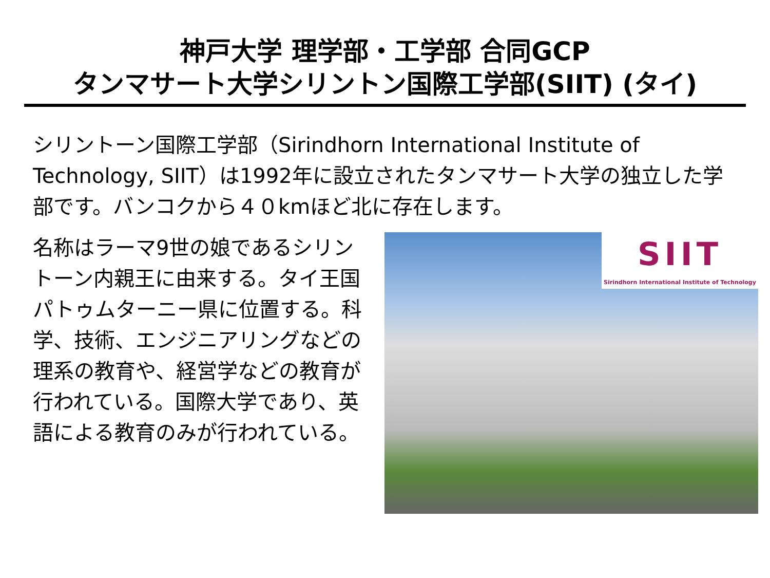神戸大学 理学部・工学部 合同GCP
タンマサート大学シリントン国際工学部(SIIT) (タイ)
シリントーン国際工学部（Sirindhorn International Institute of Technology, SIIT）は1992年に設立されたタンマサート大学の独立した学部です。バンコクから４０kmほど北に存在します。
名称はラーマ9世の娘であるシリントーン内親王に由来する。タイ王国パトゥムターニー県に位置する。科学、技術、エンジニアリングなどの理系の教育や、経営学などの教育が行われている。国際大学であり、英語による教育のみが行われている。
SIIT
Sirindhorn International Institute of Technology